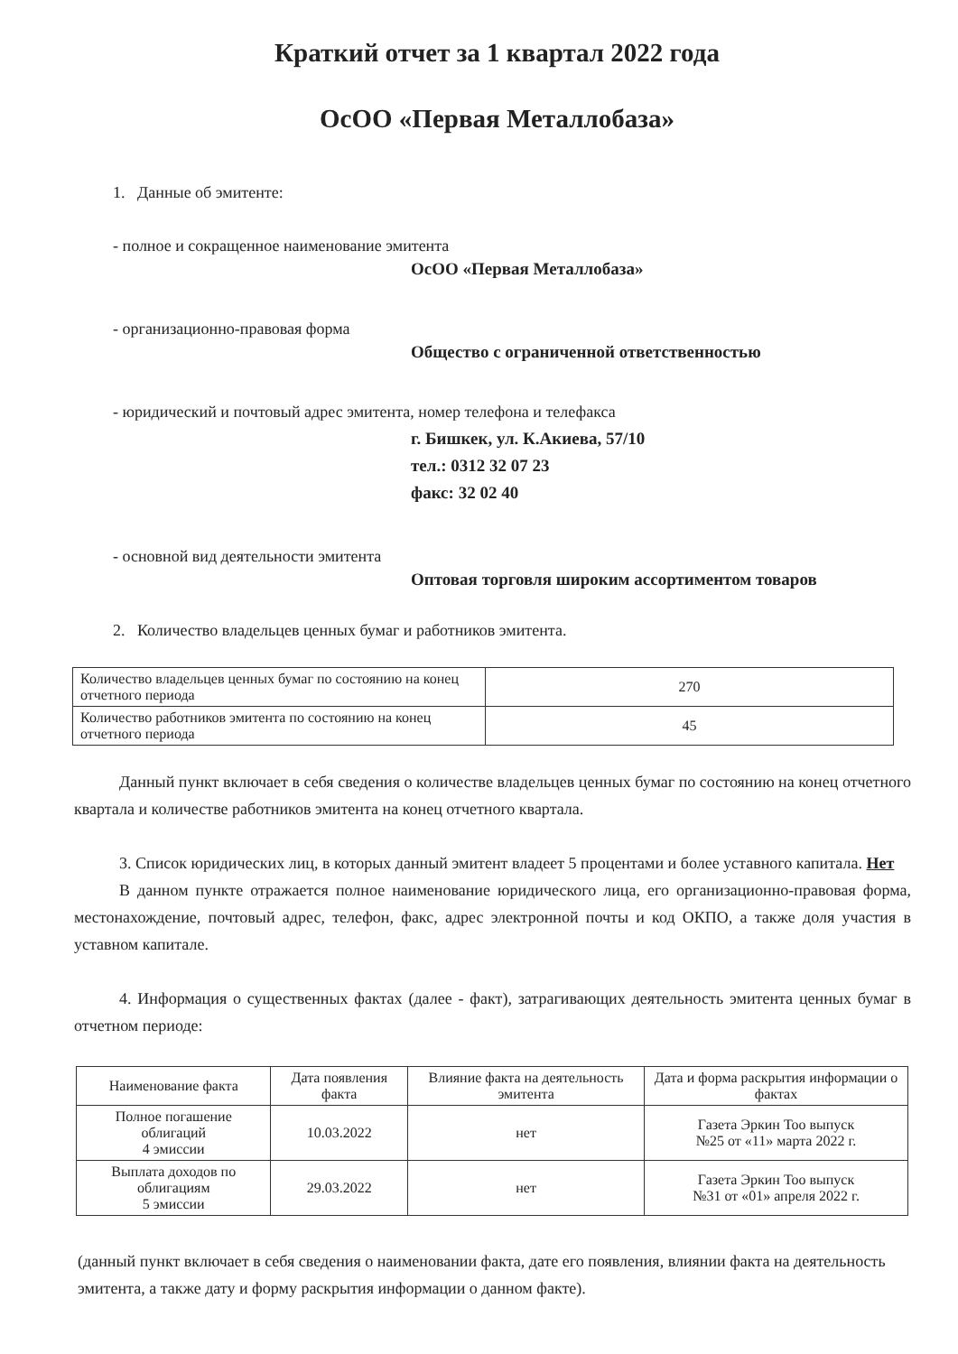Краткий отчет за 1 квартал 2022 года
ОсОО «Первая Металлобаза»
1. Данные об эмитенте:
- полное и сокращенное наименование эмитента
ОсОО «Первая Металлобаза»
- организационно-правовая форма
Общество с ограниченной ответственностью
- юридический и почтовый адрес эмитента, номер телефона и телефакса
г. Бишкек, ул. К.Акиева, 57/10
тел.: 0312 32 07 23
факс: 32 02 40
- основной вид деятельности эмитента
Оптовая торговля широким ассортиментом товаров
2. Количество владельцев ценных бумаг и работников эмитента.
| Количество владельцев ценных бумаг по состоянию на конец отчетного периода | 270 |
| Количество работников эмитента по состоянию на конец отчетного периода | 45 |
Данный пункт включает в себя сведения о количестве владельцев ценных бумаг по состоянию на конец отчетного квартала и количестве работников эмитента на конец отчетного квартала.
3. Список юридических лиц, в которых данный эмитент владеет 5 процентами и более уставного капитала. Нет
В данном пункте отражается полное наименование юридического лица, его организационно-правовая форма, местонахождение, почтовый адрес, телефон, факс, адрес электронной почты и код ОКПО, а также доля участия в уставном капитале.
4. Информация о существенных фактах (далее - факт), затрагивающих деятельность эмитента ценных бумаг в отчетном периоде:
| Наименование факта | Дата появления факта | Влияние факта на деятельность эмитента | Дата и форма раскрытия информации о фактах |
| --- | --- | --- | --- |
| Полное погашение облигаций 4 эмиссии | 10.03.2022 | нет | Газета Эркин Тоо выпуск №25 от «11» марта 2022 г. |
| Выплата доходов по облигациям 5 эмиссии | 29.03.2022 | нет | Газета Эркин Тоо выпуск №31 от «01» апреля 2022 г. |
(данный пункт включает в себя сведения о наименовании факта, дате его появления, влиянии факта на деятельность эмитента, а также дату и форму раскрытия информации о данном факте).